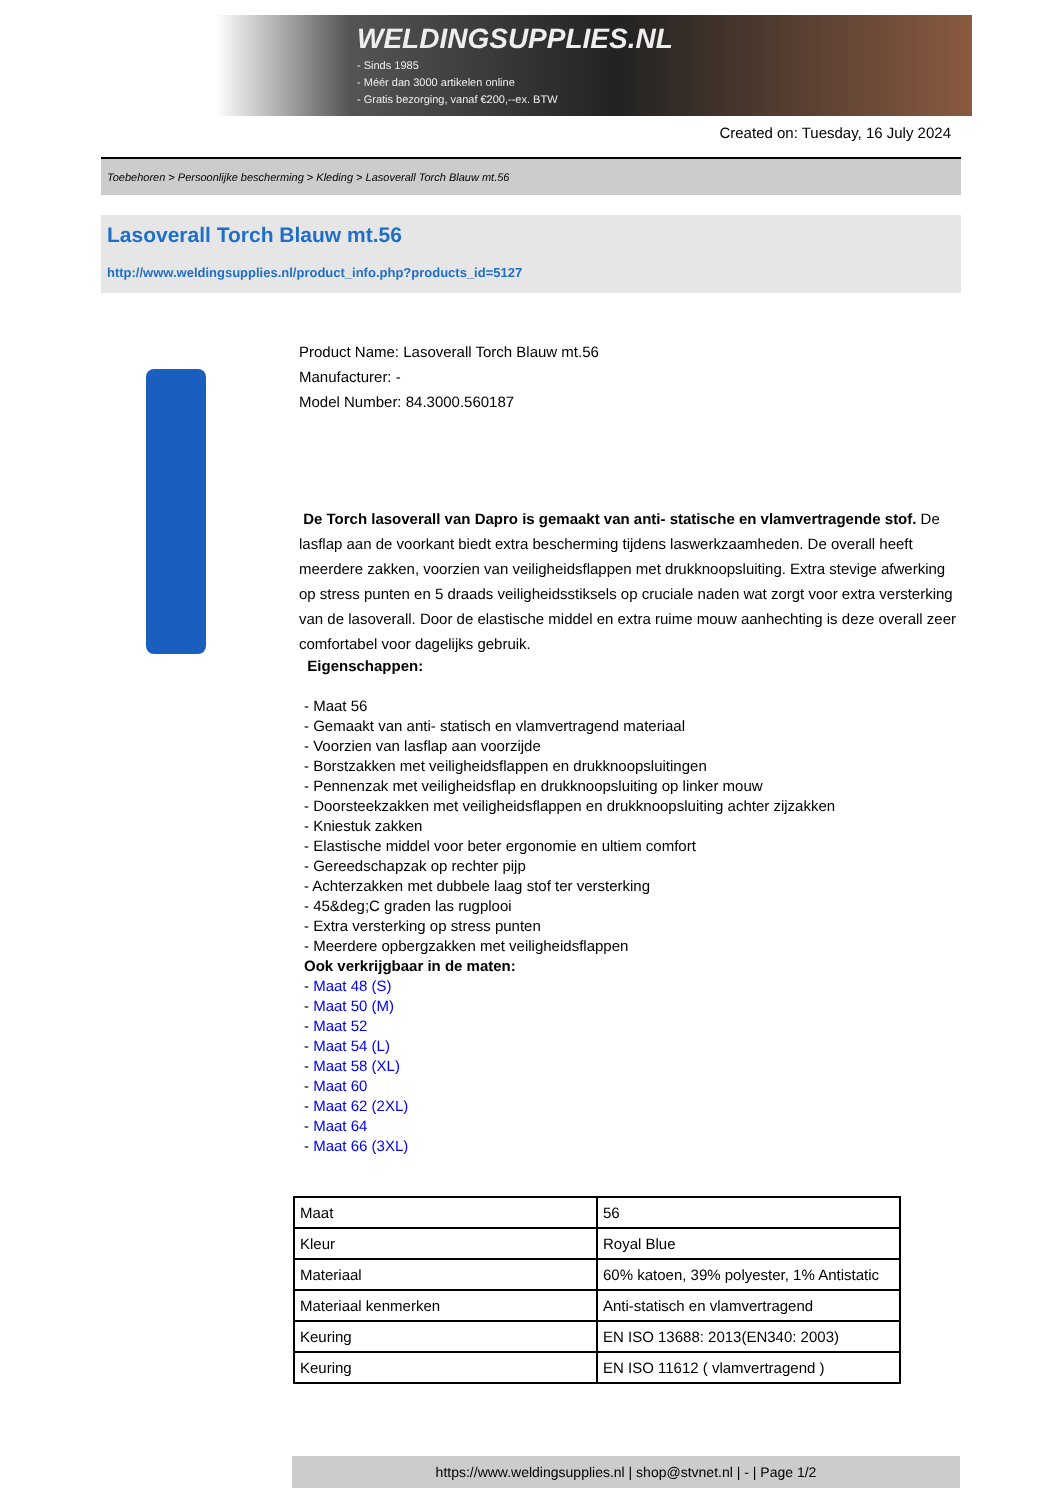WELDINGSUPPLIES.NL
- Sinds 1985
- Méér dan 3000 artikelen online
- Gratis bezorging, vanaf €200,--ex. BTW
Created on: Tuesday, 16 July 2024
Toebehoren > Persoonlijke bescherming > Kleding > Lasoverall Torch Blauw mt.56
Lasoverall Torch Blauw mt.56
http://www.weldingsupplies.nl/product_info.php?products_id=5127
Product Name: Lasoverall Torch Blauw mt.56
Manufacturer: -
Model Number: 84.3000.560187
De Torch lasoverall van Dapro is gemaakt van anti- statische en vlamvertragende stof. De lasflap aan de voorkant biedt extra bescherming tijdens laswerkzaamheden. De overall heeft meerdere zakken, voorzien van veiligheidsflappen met drukknoopsluiting. Extra stevige afwerking op stress punten en 5 draads veiligheidsstiksels op cruciale naden wat zorgt voor extra versterking van de lasoverall. Door de elastische middel en extra ruime mouw aanhechting is deze overall zeer comfortabel voor dagelijks gebruik.
Eigenschappen:
- Maat 56
- Gemaakt van anti- statisch en vlamvertragend materiaal
- Voorzien van lasflap aan voorzijde
- Borstzakken met veiligheidsflappen en drukknoopsluitingen
- Pennenzak met veiligheidsflap en drukknoopsluiting op linker mouw
- Doorsteekzakken met veiligheidsflappen en drukknoopsluiting achter zijzakken
- Kniestuk zakken
- Elastische middel voor beter ergonomie en ultiem comfort
- Gereedschapzak op rechter pijp
- Achterzakken met dubbele laag stof ter versterking
- 45&deg;C graden las rugplooi
- Extra versterking op stress punten
- Meerdere opbergzakken met veiligheidsflappen
Ook verkrijgbaar in de maten:
- Maat 48 (S)
- Maat 50 (M)
- Maat 52
- Maat 54 (L)
- Maat 58 (XL)
- Maat 60
- Maat 62 (2XL)
- Maat 64
- Maat 66 (3XL)
| Maat | 56 |
| Kleur | Royal Blue |
| Materiaal | 60% katoen, 39% polyester, 1% Antistatic |
| Materiaal kenmerken | Anti-statisch en vlamvertragend |
| Keuring | EN ISO 13688: 2013(EN340: 2003) |
| Keuring | EN ISO 11612 ( vlamvertragend ) |
https://www.weldingsupplies.nl | shop@stvnet.nl | - | Page 1/2